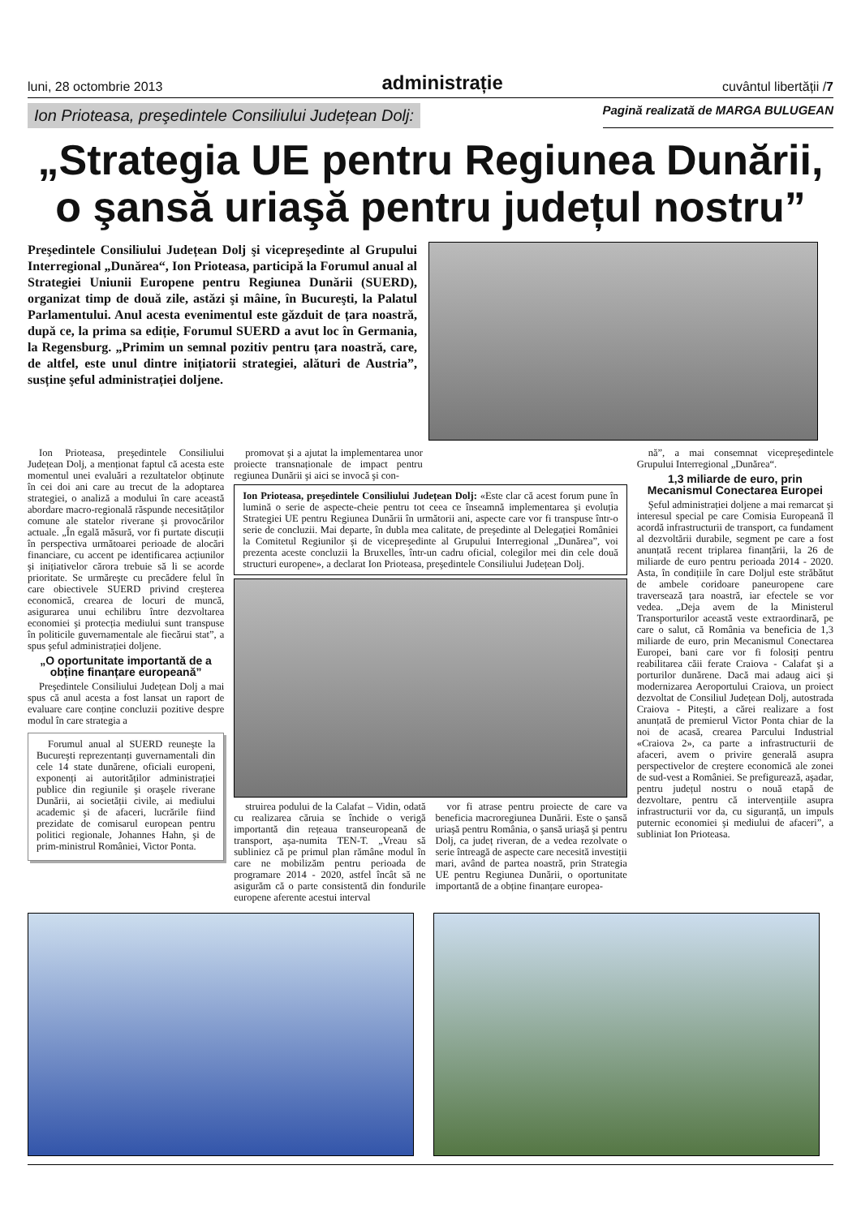luni, 28 octombrie 2013 administrație cuvântul libertății /7
Ion Prioteasa, preşedintele Consiliului Județean Dolj: Pagină realizată de MARGA BULUGEAN
„Strategia UE pentru Regiunea Dunării,
o şansă uriaşă pentru județul nostru”
Preşedintele Consiliului Județean Dolj şi vicepreşedinte al Grupului Interregional „Dunărea“, Ion Prioteasa, participă la Forumul anual al Strategiei Uniunii Europene pentru Regiunea Dunării (SUERD), organizat timp de două zile, astăzi şi mâine, în Bucureşti, la Palatul Parlamentului. Anul acesta evenimentul este găzduit de țara noastră, după ce, la prima sa ediție, Forumul SUERD a avut loc în Germania, la Regensburg. „Primim un semnal pozitiv pentru țara noastră, care, de altfel, este unul dintre inițiatorii strategiei, alături de Austria”, susține şeful administrației doljene.
Ion Prioteasa, preşedintele Consiliului Județean Dolj, a menționat faptul că acesta este momentul unei evaluări a rezultatelor obținute în cei doi ani care au trecut de la adoptarea strategiei, o analiză a modului în care această abordare macro-regională răspunde necesităților comune ale statelor riverane şi provocărilor actuale. „În egală măsură, vor fi purtate discuții în perspectiva următoarei perioade de alocări financiare, cu accent pe identificarea acțiunilor şi inițiativelor cărora trebuie să li se acorde prioritate. Se urmăreşte cu precădere felul în care obiectivele SUERD privind creşterea economică, crearea de locuri de muncă, asigurarea unui echilibru între dezvoltarea economiei şi protecția mediului sunt transpuse în politicile guvernamentale ale fiecărui stat”, a spus şeful administrației doljene.
„O oportunitate importantă de a obține finanțare europeană”
Preşedintele Consiliului Județean Dolj a mai spus că anul acesta a fost lansat un raport de evaluare care conține concluzii pozitive despre modul în care strategia a
Forumul anual al SUERD reuneşte la Bucureşti reprezentanți guvernamentali din cele 14 state dunărene, oficiali europeni, exponenți ai autorităților administrației publice din regiunile şi oraşele riverane Dunării, ai societății civile, ai mediului academic şi de afaceri, lucrările fiind prezidate de comisarul european pentru politici regionale, Johannes Hahn, şi de prim-ministrul României, Victor Ponta.
promovat şi a ajutat la implementarea unor proiecte transnaționale de impact pentru regiunea Dunării şi aici se invocă şi con-
Ion Prioteasa, preşedintele Consiliului Județean Dolj: «Este clar că acest forum pune în lumină o serie de aspecte-cheie pentru tot ceea ce înseamnă implementarea şi evoluția Strategiei UE pentru Regiunea Dunării în următorii ani, aspecte care vor fi transpuse într-o serie de concluzii. Mai departe, în dubla mea calitate, de preşedinte al Delegației României la Comitetul Regiunilor şi de vicepreşedinte al Grupului Interregional „Dunărea”, voi prezenta aceste concluzii la Bruxelles, într-un cadru oficial, colegilor mei din cele două structuri europene», a declarat Ion Prioteasa, preşedintele Consiliului Județean Dolj.
struirea podului de la Calafat – Vidin, odată cu realizarea căruia se închide o verigă importantă din rețeaua transeuropeană de transport, aşa-numita TEN-T. „Vreau să subliniez că pe primul plan rămâne modul în care ne mobilizăm pentru perioada de programare 2014 - 2020, astfel încât să ne asigurăm că o parte consistentă din fondurile europene aferente acestui interval
vor fi atrase pentru proiecte de care va beneficia macroregiunea Dunării. Este o şansă uriaşă pentru România, o şansă uriaşă şi pentru Dolj, ca județ riveran, de a vedea rezolvate o serie întreagă de aspecte care necesită investiții mari, având de partea noastră, prin Strategia UE pentru Regiunea Dunării, o oportunitate importantă de a obține finanțare europea-
nă”, a mai consemnat vicepreşedintele Grupului Interregional „Dunărea“.
1,3 miliarde de euro, prin Mecanismul Conectarea Europei
Şeful administrației doljene a mai remarcat şi interesul special pe care Comisia Europeană îl acordă infrastructurii de transport, ca fundament al dezvoltării durabile, segment pe care a fost anunțată recent triplarea finanțării, la 26 de miliarde de euro pentru perioada 2014 - 2020. Asta, în condițiile în care Doljul este străbătut de ambele coridoare paneuropene care traversează țara noastră, iar efectele se vor vedea. „Deja avem de la Ministerul Transporturilor această veste extraordinară, pe care o salut, că România va beneficia de 1,3 miliarde de euro, prin Mecanismul Conectarea Europei, bani care vor fi folosiți pentru reabilitarea căii ferate Craiova - Calafat şi a porturilor dunărene. Dacă mai adaug aici şi modernizarea Aeroportului Craiova, un proiect dezvoltat de Consiliul Județean Dolj, autostrada Craiova - Piteşti, a cărei realizare a fost anunțată de premierul Victor Ponta chiar de la noi de acasă, crearea Parcului Industrial «Craiova 2», ca parte a infrastructurii de afaceri, avem o privire generală asupra perspectivelor de creştere economică ale zonei de sud-vest a României. Se prefigurează, aşadar, pentru județul nostru o nouă etapă de dezvoltare, pentru că intervențiile asupra infrastructurii vor da, cu siguranță, un impuls puternic economiei şi mediului de afaceri”, a subliniat Ion Prioteasa.